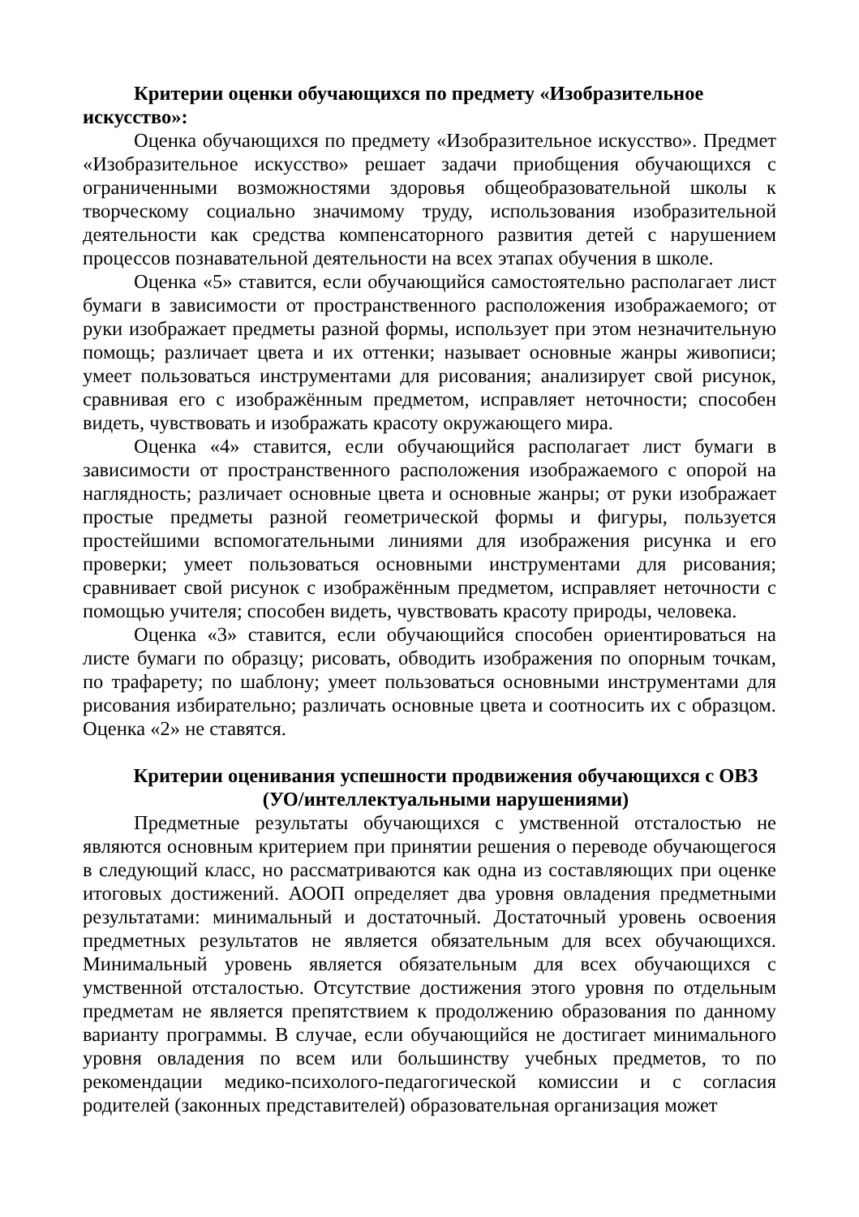Критерии оценки обучающихся по предмету «Изобразительное искусство»:
Оценка обучающихся по предмету «Изобразительное искусство». Предмет «Изобразительное искусство» решает задачи приобщения обучающихся с ограниченными возможностями здоровья общеобразовательной школы к творческому социально значимому труду, использования изобразительной деятельности как средства компенсаторного развития детей с нарушением процессов познавательной деятельности на всех этапах обучения в школе.
Оценка «5» ставится, если обучающийся самостоятельно располагает лист бумаги в зависимости от пространственного расположения изображаемого; от руки изображает предметы разной формы, использует при этом незначительную помощь; различает цвета и их оттенки; называет основные жанры живописи; умеет пользоваться инструментами для рисования; анализирует свой рисунок, сравнивая его с изображённым предметом, исправляет неточности; способен видеть, чувствовать и изображать красоту окружающего мира.
Оценка «4» ставится, если обучающийся располагает лист бумаги в зависимости от пространственного расположения изображаемого с опорой на наглядность; различает основные цвета и основные жанры; от руки изображает простые предметы разной геометрической формы и фигуры, пользуется простейшими вспомогательными линиями для изображения рисунка и его проверки; умеет пользоваться основными инструментами для рисования; сравнивает свой рисунок с изображённым предметом, исправляет неточности с помощью учителя; способен видеть, чувствовать красоту природы, человека.
Оценка «3» ставится, если обучающийся способен ориентироваться на листе бумаги по образцу; рисовать, обводить изображения по опорным точкам, по трафарету; по шаблону; умеет пользоваться основными инструментами для рисования избирательно; различать основные цвета и соотносить их с образцом. Оценка «2» не ставятся.
Критерии оценивания успешности продвижения обучающихся с ОВЗ
(УО/интеллектуальными нарушениями)
Предметные результаты обучающихся с умственной отсталостью не являются основным критерием при принятии решения о переводе обучающегося в следующий класс, но рассматриваются как одна из составляющих при оценке итоговых достижений. АООП определяет два уровня овладения предметными результатами: минимальный и достаточный. Достаточный уровень освоения предметных результатов не является обязательным для всех обучающихся. Минимальный уровень является обязательным для всех обучающихся с умственной отсталостью. Отсутствие достижения этого уровня по отдельным предметам не является препятствием к продолжению образования по данному варианту программы. В случае, если обучающийся не достигает минимального уровня овладения по всем или большинству учебных предметов, то по рекомендации медико-психолого-педагогической комиссии и с согласия родителей (законных представителей) образовательная организация может